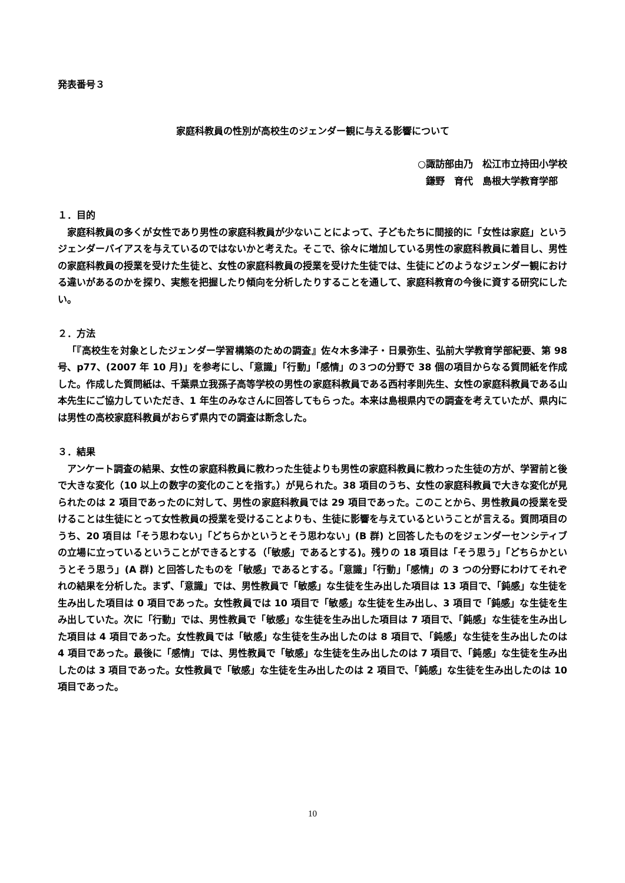発表番号３
家庭科教員の性別が高校生のジェンダー観に与える影響について
○諏訪部由乃　松江市立持田小学校
鎌野　育代　島根大学教育学部
１．目的
家庭科教員の多くが女性であり男性の家庭科教員が少ないことによって、子どもたちに間接的に「女性は家庭」というジェンダーバイアスを与えているのではないかと考えた。そこで、徐々に増加している男性の家庭科教員に着目し、男性の家庭科教員の授業を受けた生徒と、女性の家庭科教員の授業を受けた生徒では、生徒にどのようなジェンダー観における違いがあるのかを探り、実態を把握したり傾向を分析したりすることを通して、家庭科教育の今後に資する研究にしたい。
２．方法
「『高校生を対象としたジェンダー学習構築のための調査』佐々木多津子・日景弥生、弘前大学教育学部紀要、第 98 号、p77、(2007 年 10 月)」を参考にし、「意識」「行動」「感情」の３つの分野で 38 個の項目からなる質問紙を作成した。作成した質問紙は、千葉県立我孫子高等学校の男性の家庭科教員である西村孝則先生、女性の家庭科教員である山本先生にご協力していただき、1 年生のみなさんに回答してもらった。本来は島根県内での調査を考えていたが、県内には男性の高校家庭科教員がおらず県内での調査は断念した。
３．結果
アンケート調査の結果、女性の家庭科教員に教わった生徒よりも男性の家庭科教員に教わった生徒の方が、学習前と後で大きな変化（10 以上の数字の変化のことを指す。）が見られた。38 項目のうち、女性の家庭科教員で大きな変化が見られたのは 2 項目であったのに対して、男性の家庭科教員では 29 項目であった。このことから、男性教員の授業を受けることは生徒にとって女性教員の授業を受けることよりも、生徒に影響を与えているということが言える。質問項目のうち、20 項目は「そう思わない」「どちらかというとそう思わない」(B 群) と回答したものをジェンダーセンシティブの立場に立っているということができるとする（「敏感」であるとする)。残りの 18 項目は「そう思う」「どちらかというとそう思う」(A 群) と回答したものを「敏感」であるとする。「意識」「行動」「感情」の 3 つの分野にわけてそれぞれの結果を分析した。まず、「意識」では、男性教員で「敏感」な生徒を生み出した項目は 13 項目で、「鈍感」な生徒を生み出した項目は 0 項目であった。女性教員では 10 項目で「敏感」な生徒を生み出し、3 項目で「鈍感」な生徒を生み出していた。次に「行動」では、男性教員で「敏感」な生徒を生み出した項目は 7 項目で、「鈍感」な生徒を生み出した項目は 4 項目であった。女性教員では「敏感」な生徒を生み出したのは 8 項目で、「鈍感」な生徒を生み出したのは 4 項目であった。最後に「感情」では、男性教員で「敏感」な生徒を生み出したのは 7 項目で、「鈍感」な生徒を生み出したのは 3 項目であった。女性教員で「敏感」な生徒を生み出したのは 2 項目で、「鈍感」な生徒を生み出したのは 10 項目であった。
10